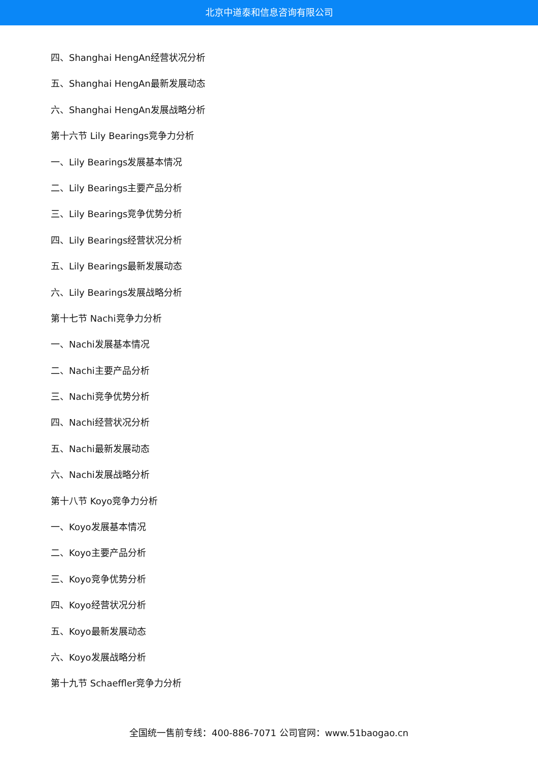北京中道泰和信息咨询有限公司
四、Shanghai HengAn经营状况分析
五、Shanghai HengAn最新发展动态
六、Shanghai HengAn发展战略分析
第十六节 Lily Bearings竞争力分析
一、Lily Bearings发展基本情况
二、Lily Bearings主要产品分析
三、Lily Bearings竞争优势分析
四、Lily Bearings经营状况分析
五、Lily Bearings最新发展动态
六、Lily Bearings发展战略分析
第十七节 Nachi竞争力分析
一、Nachi发展基本情况
二、Nachi主要产品分析
三、Nachi竞争优势分析
四、Nachi经营状况分析
五、Nachi最新发展动态
六、Nachi发展战略分析
第十八节 Koyo竞争力分析
一、Koyo发展基本情况
二、Koyo主要产品分析
三、Koyo竞争优势分析
四、Koyo经营状况分析
五、Koyo最新发展动态
六、Koyo发展战略分析
第十九节 Schaeffler竞争力分析
全国统一售前专线：400-886-7071 公司官网：www.51baogao.cn